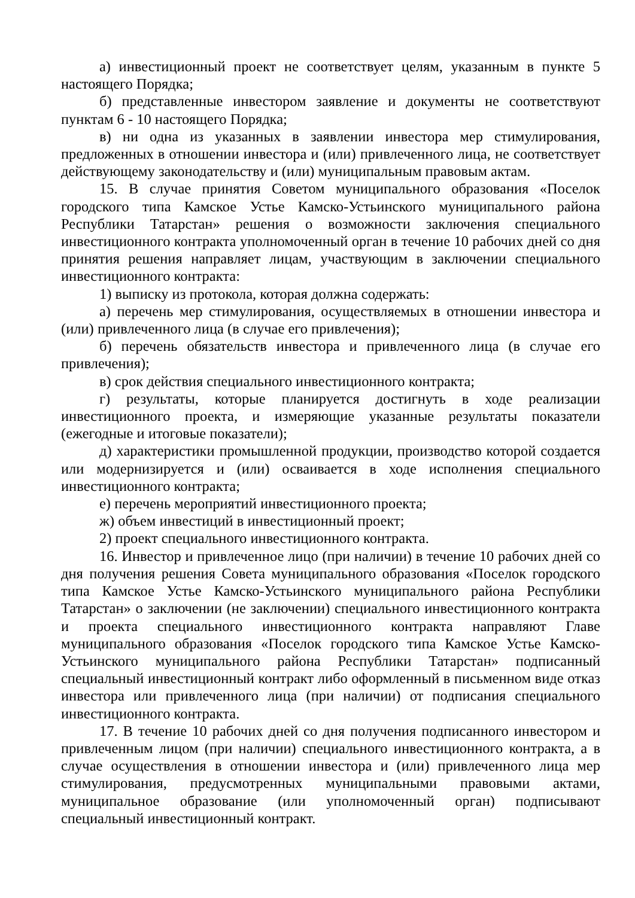а) инвестиционный проект не соответствует целям, указанным в пункте 5 настоящего Порядка;
б) представленные инвестором заявление и документы не соответствуют пунктам 6 - 10 настоящего Порядка;
в) ни одна из указанных в заявлении инвестора мер стимулирования, предложенных в отношении инвестора и (или) привлеченного лица, не соответствует действующему законодательству и (или) муниципальным правовым актам.
15. В случае принятия Советом муниципального образования «Поселок городского типа Камское Устье Камско-Устьинского муниципального района Республики Татарстан» решения о возможности заключения специального инвестиционного контракта уполномоченный орган в течение 10 рабочих дней со дня принятия решения направляет лицам, участвующим в заключении специального инвестиционного контракта:
1) выписку из протокола, которая должна содержать:
а) перечень мер стимулирования, осуществляемых в отношении инвестора и (или) привлеченного лица (в случае его привлечения);
б) перечень обязательств инвестора и привлеченного лица (в случае его привлечения);
в) срок действия специального инвестиционного контракта;
г) результаты, которые планируется достигнуть в ходе реализации инвестиционного проекта, и измеряющие указанные результаты показатели (ежегодные и итоговые показатели);
д) характеристики промышленной продукции, производство которой создается или модернизируется и (или) осваивается в ходе исполнения специального инвестиционного контракта;
е) перечень мероприятий инвестиционного проекта;
ж) объем инвестиций в инвестиционный проект;
2) проект специального инвестиционного контракта.
16. Инвестор и привлеченное лицо (при наличии) в течение 10 рабочих дней со дня получения решения Совета муниципального образования «Поселок городского типа Камское Устье Камско-Устьинского муниципального района Республики Татарстан» о заключении (не заключении) специального инвестиционного контракта и проекта специального инвестиционного контракта направляют Главе муниципального образования «Поселок городского типа Камское Устье Камско-Устьинского муниципального района Республики Татарстан» подписанный специальный инвестиционный контракт либо оформленный в письменном виде отказ инвестора или привлеченного лица (при наличии) от подписания специального инвестиционного контракта.
17. В течение 10 рабочих дней со дня получения подписанного инвестором и привлеченным лицом (при наличии) специального инвестиционного контракта, а в случае осуществления в отношении инвестора и (или) привлеченного лица мер стимулирования, предусмотренных муниципальными правовыми актами, муниципальное образование (или уполномоченный орган) подписывают специальный инвестиционный контракт.